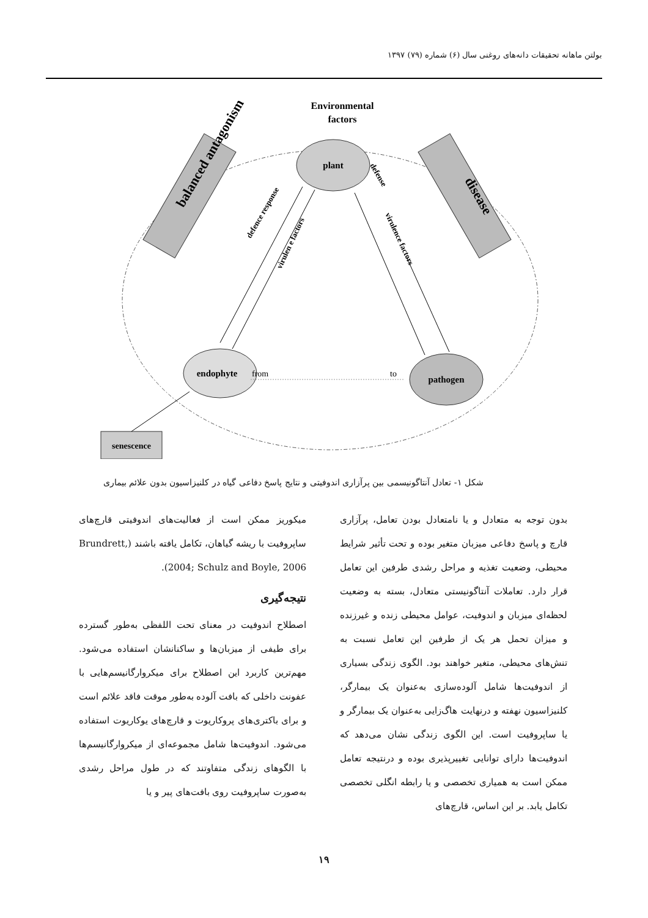بولتن ماهانه تحقیقات دانه‌های روغنی سال (۶) شماره (۷۹) ۱۳۹۷
Environmental
factors
plant
endophyte
pathogen
from
to
balanced antagonism
disease
defence response
virulen e factors
virulence factors
defense
senescence
شکل ۱- تعادل آنتاگونیسمی بین پرآزاری اندوفیتی و نتایج پاسخ دفاعی گیاه در کلنیزاسیون بدون علائم بیماری
بدون توجه به متعادل و یا نامتعادل بودن تعامل، پرآزاری قارچ و پاسخ دفاعی میزبان متغیر بوده و تحت تأثیر شرایط محیطی، وضعیت تغذیه و مراحل رشدی طرفین این تعامل قرار دارد. تعاملات آنتاگونیستی متعادل، بسته به وضعیت لحظه‌ای میزبان و اندوفیت، عوامل محیطی زنده و غیرزنده و میزان تحمل هر یک از طرفین این تعامل نسبت به تنش‌های محیطی، متغیر خواهند بود. الگوی زندگی بسیاری از اندوفیت‌ها شامل آلوده‌سازی به‌عنوان یک بیمارگر، کلنیزاسیون نهفته و درنهایت هاگ‌زایی به‌عنوان یک بیمارگر و یا ساپروفیت است. این الگوی زندگی نشان می‌دهد که اندوفیت‌ها دارای توانایی تغییرپذیری بوده و درنتیجه تعامل ممکن است به همیاری تخصصی و یا رابطه انگلی تخصصی تکامل یابد. بر این اساس، قارچ‌های
میکوریز ممکن است از فعالیت‌های اندوفیتی قارچ‌های ساپروفیت با ریشه گیاهان، تکامل یافته باشند (Brundrett, 2004; Schulz and Boyle, 2006).
نتیجه‌گیری
اصطلاح اندوفیت در معنای تحت اللفظی به‌طور گسترده برای طیفی از میزبان‌ها و ساکنانشان استفاده می‌شود. مهم‌ترین کاربرد این اصطلاح برای میکروارگانیسم‌هایی با عفونت داخلی که بافت آلوده به‌طور موقت فاقد علائم است و برای باکتری‌های پروکاریوت و قارچ‌های یوکاریوت استفاده می‌شود. اندوفیت‌ها شامل مجموعه‌ای از میکروارگانیسم‌ها با الگوهای زندگی متفاوتند که در طول مراحل رشدی به‌صورت ساپروفیت روی بافت‌های پیر و یا
۱۹